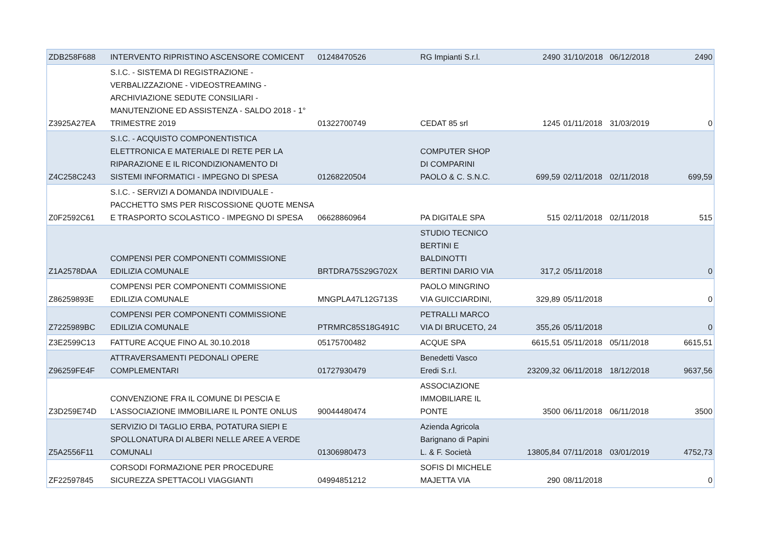| ZDB258F688 | INTERVENTO RIPRISTINO ASCENSORE COMICENT | 01248470526 | RG Impianti S.r.l. | 2490 | 31/10/2018 | 06/12/2018 | 2490 |
| Z3925A27EA | S.I.C. - SISTEMA DI REGISTRAZIONE - VERBALIZZAZIONE - VIDEOSTREAMING - ARCHIVIAZIONE SEDUTE CONSILIARI - MANUTENZIONE ED ASSISTENZA - SALDO 2018 - 1° TRIMESTRE 2019 | 01322700749 | CEDAT 85 srl | 1245 | 01/11/2018 | 31/03/2019 | 0 |
| Z4C258C243 | S.I.C. - ACQUISTO COMPONENTISTICA ELETTRONICA E MATERIALE DI RETE PER LA RIPARAZIONE E IL RICONDIZIONAMENTO DI SISTEMI INFORMATICI - IMPEGNO DI SPESA | 01268220504 | COMPUTER SHOP DI COMPARINI PAOLO & C. S.N.C. | 699,59 | 02/11/2018 | 02/11/2018 | 699,59 |
| Z0F2592C61 | S.I.C. - SERVIZI A DOMANDA INDIVIDUALE - PACCHETTO SMS PER RISCOSSIONE QUOTE MENSA E TRASPORTO SCOLASTICO - IMPEGNO DI SPESA | 06628860964 | PA DIGITALE SPA | 515 | 02/11/2018 | 02/11/2018 | 515 |
| Z1A2578DAA | COMPENSI PER COMPONENTI COMMISSIONE EDILIZIA COMUNALE | BRTDRA75S29G702X | STUDIO TECNICO BERTINI E BALDINOTTI BERTINI DARIO VIA | 317,2 | 05/11/2018 | | 0 |
| Z86259893E | COMPENSI PER COMPONENTI COMMISSIONE EDILIZIA COMUNALE | MNGPLA47L12G713S | PAOLO MINGRINO VIA GUICCIARDINI, | 329,89 | 05/11/2018 | | 0 |
| Z7225989BC | COMPENSI PER COMPONENTI COMMISSIONE EDILIZIA COMUNALE | PTRMRC85S18G491C | PETRALLI MARCO VIA DI BRUCETO, 24 | 355,26 | 05/11/2018 | | 0 |
| Z3E2599C13 | FATTURE ACQUE FINO AL 30.10.2018 | 05175700482 | ACQUE SPA | 6615,51 | 05/11/2018 | 05/11/2018 | 6615,51 |
| Z96259FE4F | ATTRAVERSAMENTI PEDONALI OPERE COMPLEMENTARI | 01727930479 | Benedetti Vasco Eredi S.r.l. | 23209,32 | 06/11/2018 | 18/12/2018 | 9637,56 |
| Z3D259E74D | CONVENZIONE FRA IL COMUNE DI PESCIA E L'ASSOCIAZIONE IMMOBILIARE IL PONTE ONLUS | 90044480474 | ASSOCIAZIONE IMMOBILIARE IL PONTE | 3500 | 06/11/2018 | 06/11/2018 | 3500 |
| Z5A2556F11 | SERVIZIO DI TAGLIO ERBA, POTATURA SIEPI E SPOLLONATURA DI ALBERI NELLE AREE A VERDE COMUNALI | 01306980473 | Azienda Agricola Barignano di Papini L. & F. Società | 13805,84 | 07/11/2018 | 03/01/2019 | 4752,73 |
| ZF22597845 | CORSODI FORMAZIONE PER PROCEDURE SICUREZZA SPETTACOLI VIAGGIANTI | 04994851212 | SOFIS DI MICHELE MAJETTA VIA | 290 | 08/11/2018 | | 0 |